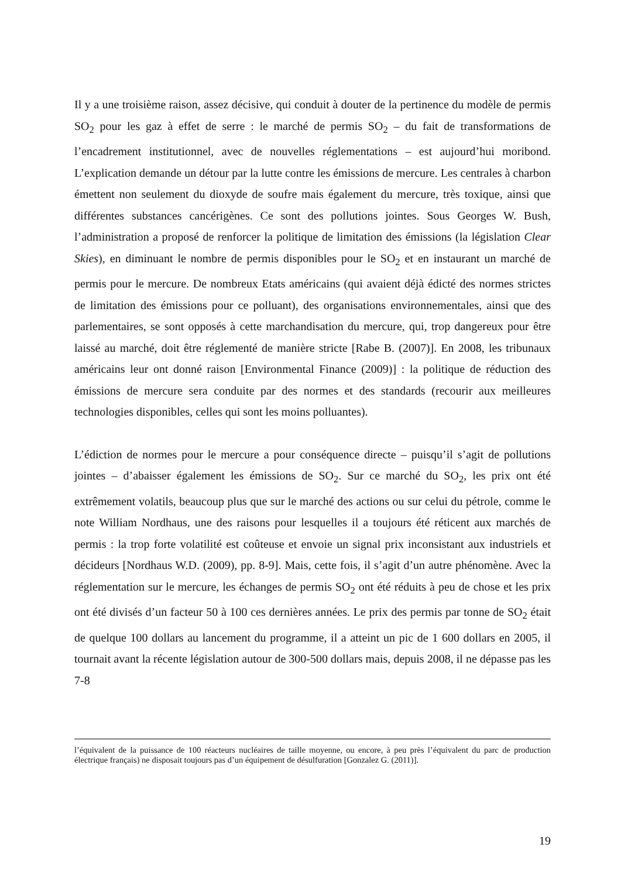Il y a une troisième raison, assez décisive, qui conduit à douter de la pertinence du modèle de permis SO<sub>2</sub> pour les gaz à effet de serre : le marché de permis SO<sub>2</sub> – du fait de transformations de l’encadrement institutionnel, avec de nouvelles réglementations – est aujourd’hui moribond. L’explication demande un détour par la lutte contre les émissions de mercure. Les centrales à charbon émettent non seulement du dioxyde de soufre mais également du mercure, très toxique, ainsi que différentes substances cancérigènes. Ce sont des pollutions jointes. Sous Georges W. Bush, l’administration a proposé de renforcer la politique de limitation des émissions (la législation Clear Skies), en diminuant le nombre de permis disponibles pour le SO<sub>2</sub> et en instaurant un marché de permis pour le mercure. De nombreux Etats américains (qui avaient déjà édicté des normes strictes de limitation des émissions pour ce polluant), des organisations environnementales, ainsi que des parlementaires, se sont opposés à cette marchandisation du mercure, qui, trop dangereux pour être laissé au marché, doit être réglementé de manière stricte [Rabe B. (2007)]. En 2008, les tribunaux américains leur ont donné raison [Environmental Finance (2009)] : la politique de réduction des émissions de mercure sera conduite par des normes et des standards (recourir aux meilleures technologies disponibles, celles qui sont les moins polluantes).
L’édiction de normes pour le mercure a pour conséquence directe – puisqu’il s’agit de pollutions jointes – d’abaisser également les émissions de SO<sub>2</sub>. Sur ce marché du SO<sub>2</sub>, les prix ont été extrêmement volatils, beaucoup plus que sur le marché des actions ou sur celui du pétrole, comme le note William Nordhaus, une des raisons pour lesquelles il a toujours été réticent aux marchés de permis : la trop forte volatilité est coûteuse et envoie un signal prix inconsistant aux industriels et décideurs [Nordhaus W.D. (2009), pp. 8-9]. Mais, cette fois, il s’agit d’un autre phénomène. Avec la réglementation sur le mercure, les échanges de permis SO<sub>2</sub> ont été réduits à peu de chose et les prix ont été divisés d’un facteur 50 à 100 ces dernières années. Le prix des permis par tonne de SO<sub>2</sub> était de quelque 100 dollars au lancement du programme, il a atteint un pic de 1 600 dollars en 2005, il tournait avant la récente législation autour de 300-500 dollars mais, depuis 2008, il ne dépasse pas les 7-8
l’équivalent de la puissance de 100 réacteurs nucléaires de taille moyenne, ou encore, à peu près l’équivalent du parc de production électrique français) ne disposait toujours pas d’un équipement de désulfuration [Gonzalez G. (2011)].
19